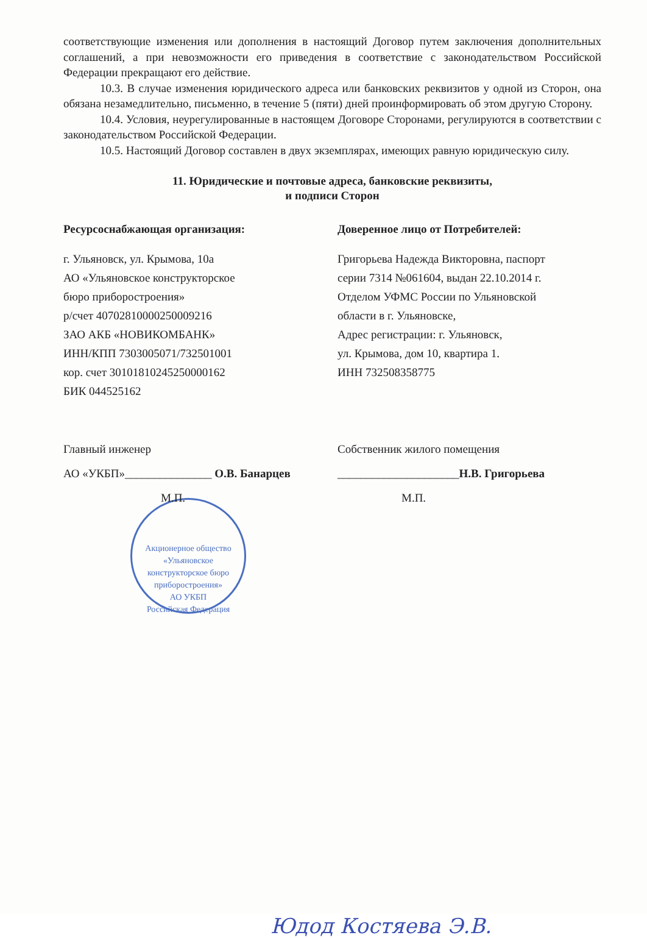соответствующие изменения или дополнения в настоящий Договор путем заключения дополнительных соглашений, а при невозможности его приведения в соответствие с законодательством Российской Федерации прекращают его действие.
10.3. В случае изменения юридического адреса или банковских реквизитов у одной из Сторон, она обязана незамедлительно, письменно, в течение 5 (пяти) дней проинформировать об этом другую Сторону.
10.4. Условия, неурегулированные в настоящем Договоре Сторонами, регулируются в соответствии с законодательством Российской Федерации.
10.5. Настоящий Договор составлен в двух экземплярах, имеющих равную юридическую силу.
11. Юридические и почтовые адреса, банковские реквизиты,
и подписи Сторон
Ресурсоснабжающая организация:
г. Ульяновск, ул. Крымова, 10а
АО «Ульяновское конструкторское
бюро приборостроения»
р/счет 40702810000250009216
ЗАО АКБ «НОВИКОМБАНК»
ИНН/КПП 7303005071/732501001
кор. счет 30101810245250000162
БИК 044525162
Доверенное лицо от Потребителей:
Григорьева Надежда Викторовна, паспорт
серии 7314 №061604, выдан 22.10.2014 г.
Отделом УФМС России по Ульяновской
области в г. Ульяновске,
Адрес регистрации: г. Ульяновск,
ул. Крымова, дом 10, квартира 1.
ИНН 732508358775
Главный инженер
АО «УКБП»_______________ О.В. Банарцев
М.П.
Акционерное общество «Ульяновское конструкторское бюро приборостроения»
АО УКБП
Российская Федерация
Собственник жилого помещения
_____________________Н.В. Григорьева
М.П.
Юдод Костяева Э.В.